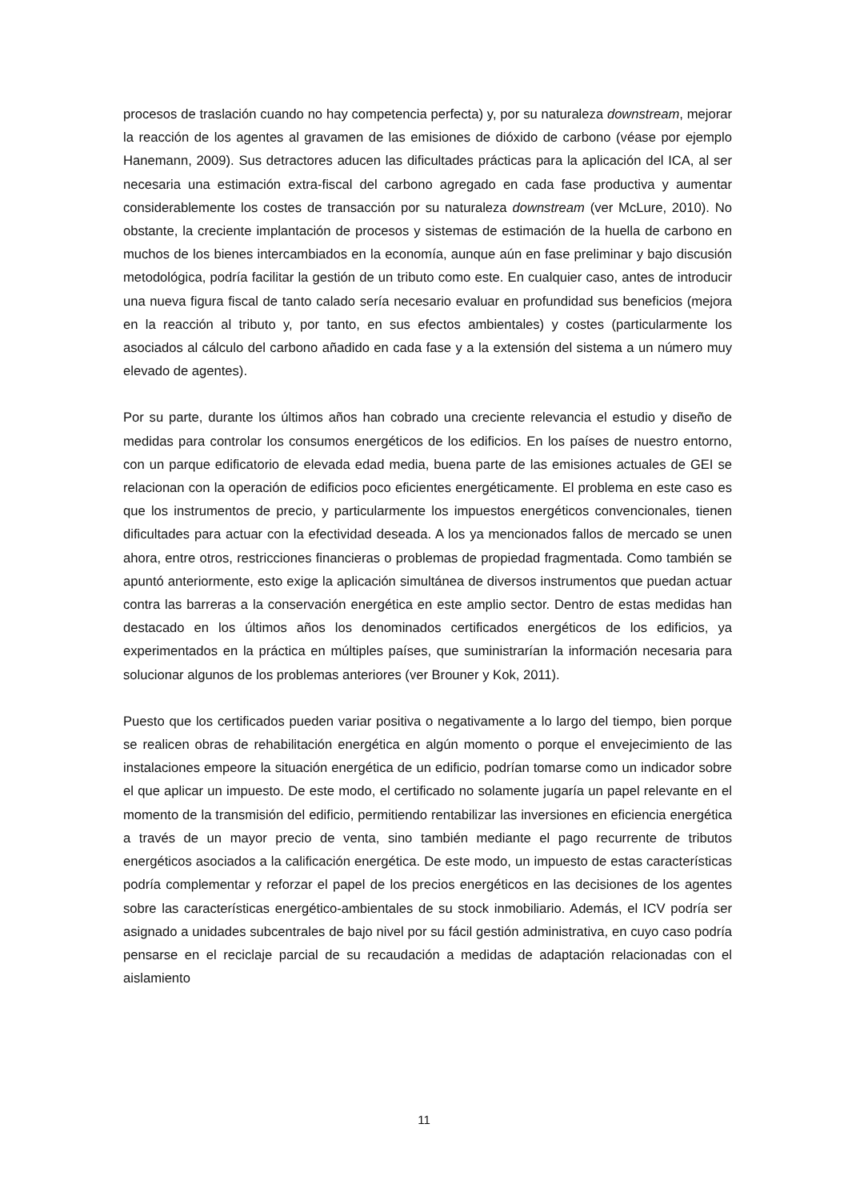procesos de traslación cuando no hay competencia perfecta) y, por su naturaleza downstream, mejorar la reacción de los agentes al gravamen de las emisiones de dióxido de carbono (véase por ejemplo Hanemann, 2009). Sus detractores aducen las dificultades prácticas para la aplicación del ICA, al ser necesaria una estimación extra-fiscal del carbono agregado en cada fase productiva y aumentar considerablemente los costes de transacción por su naturaleza downstream (ver McLure, 2010). No obstante, la creciente implantación de procesos y sistemas de estimación de la huella de carbono en muchos de los bienes intercambiados en la economía, aunque aún en fase preliminar y bajo discusión metodológica, podría facilitar la gestión de un tributo como este. En cualquier caso, antes de introducir una nueva figura fiscal de tanto calado sería necesario evaluar en profundidad sus beneficios (mejora en la reacción al tributo y, por tanto, en sus efectos ambientales) y costes (particularmente los asociados al cálculo del carbono añadido en cada fase y a la extensión del sistema a un número muy elevado de agentes).
Por su parte, durante los últimos años han cobrado una creciente relevancia el estudio y diseño de medidas para controlar los consumos energéticos de los edificios. En los países de nuestro entorno, con un parque edificatorio de elevada edad media, buena parte de las emisiones actuales de GEI se relacionan con la operación de edificios poco eficientes energéticamente. El problema en este caso es que los instrumentos de precio, y particularmente los impuestos energéticos convencionales, tienen dificultades para actuar con la efectividad deseada. A los ya mencionados fallos de mercado se unen ahora, entre otros, restricciones financieras o problemas de propiedad fragmentada. Como también se apuntó anteriormente, esto exige la aplicación simultánea de diversos instrumentos que puedan actuar contra las barreras a la conservación energética en este amplio sector. Dentro de estas medidas han destacado en los últimos años los denominados certificados energéticos de los edificios, ya experimentados en la práctica en múltiples países, que suministrarían la información necesaria para solucionar algunos de los problemas anteriores (ver Brouner y Kok, 2011).
Puesto que los certificados pueden variar positiva o negativamente a lo largo del tiempo, bien porque se realicen obras de rehabilitación energética en algún momento o porque el envejecimiento de las instalaciones empeore la situación energética de un edificio, podrían tomarse como un indicador sobre el que aplicar un impuesto. De este modo, el certificado no solamente jugaría un papel relevante en el momento de la transmisión del edificio, permitiendo rentabilizar las inversiones en eficiencia energética a través de un mayor precio de venta, sino también mediante el pago recurrente de tributos energéticos asociados a la calificación energética. De este modo, un impuesto de estas características podría complementar y reforzar el papel de los precios energéticos en las decisiones de los agentes sobre las características energético-ambientales de su stock inmobiliario. Además, el ICV podría ser asignado a unidades subcentrales de bajo nivel por su fácil gestión administrativa, en cuyo caso podría pensarse en el reciclaje parcial de su recaudación a medidas de adaptación relacionadas con el aislamiento
11